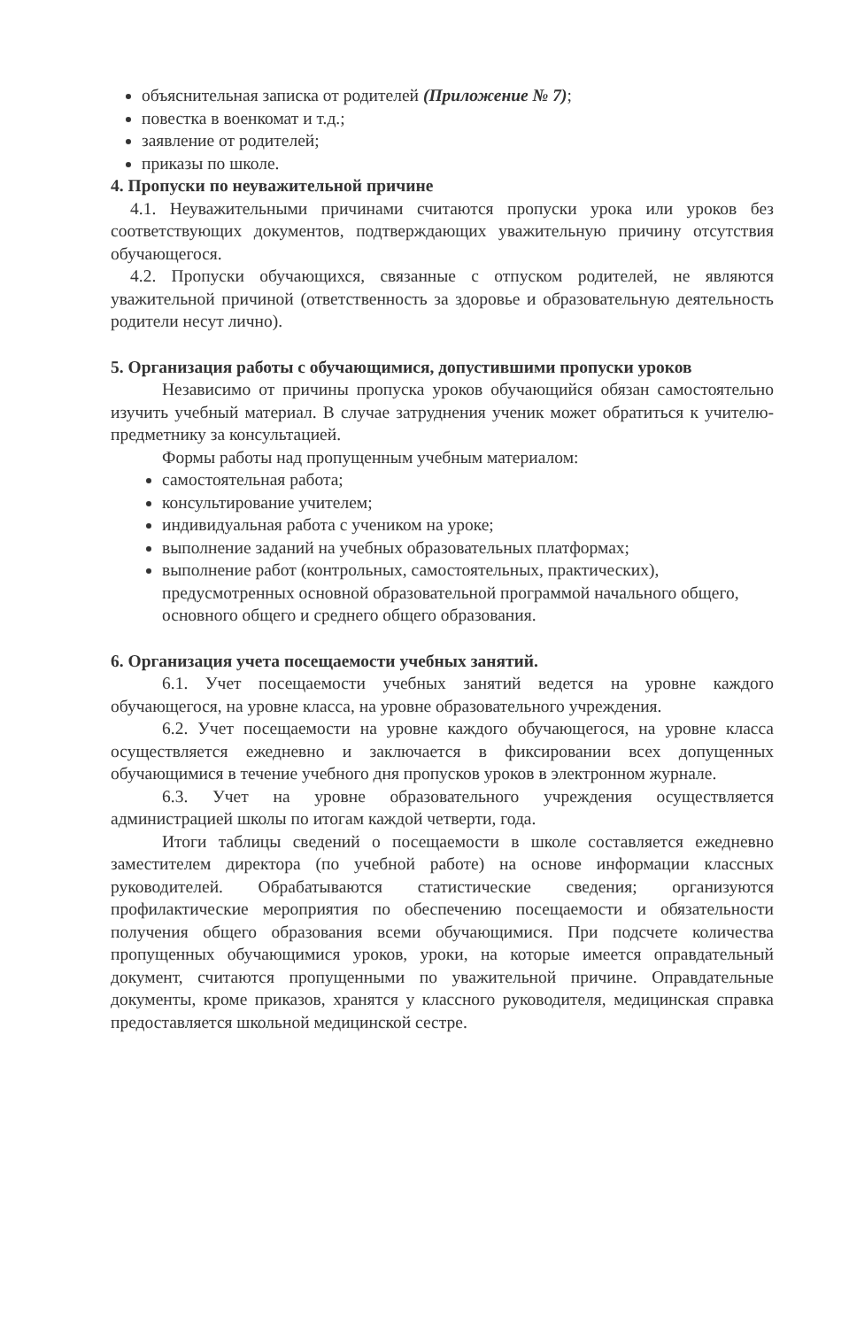объяснительная записка от родителей (Приложение № 7);
повестка в военкомат и т.д.;
заявление от родителей;
приказы по школе.
4. Пропуски по неуважительной причине
4.1. Неуважительными причинами считаются пропуски урока или уроков без соответствующих документов, подтверждающих уважительную причину отсутствия обучающегося.
4.2. Пропуски обучающихся, связанные с отпуском родителей, не являются уважительной причиной (ответственность за здоровье и образовательную деятельность родители несут лично).
5. Организация работы с обучающимися, допустившими пропуски уроков
Независимо от причины пропуска уроков обучающийся обязан самостоятельно изучить учебный материал. В случае затруднения ученик может обратиться к учителю-предметнику за консультацией.
Формы работы над пропущенным учебным материалом:
самостоятельная работа;
консультирование учителем;
индивидуальная работа с учеником на уроке;
выполнение заданий на учебных образовательных платформах;
выполнение работ (контрольных, самостоятельных, практических), предусмотренных основной образовательной программой начального общего, основного общего и среднего общего образования.
6. Организация учета посещаемости учебных занятий.
6.1. Учет посещаемости учебных занятий ведется на уровне каждого обучающегося, на уровне класса, на уровне образовательного учреждения.
6.2. Учет посещаемости на уровне каждого обучающегося, на уровне класса осуществляется ежедневно и заключается в фиксировании всех допущенных обучающимися в течение учебного дня пропусков уроков в электронном журнале.
6.3. Учет на уровне образовательного учреждения осуществляется администрацией школы по итогам каждой четверти, года.
Итоги таблицы сведений о посещаемости в школе составляется ежедневно заместителем директора (по учебной работе) на основе информации классных руководителей. Обрабатываются статистические сведения; организуются профилактические мероприятия по обеспечению посещаемости и обязательности получения общего образования всеми обучающимися. При подсчете количества пропущенных обучающимися уроков, уроки, на которые имеется оправдательный документ, считаются пропущенными по уважительной причине. Оправдательные документы, кроме приказов, хранятся у классного руководителя, медицинская справка предоставляется школьной медицинской сестре.